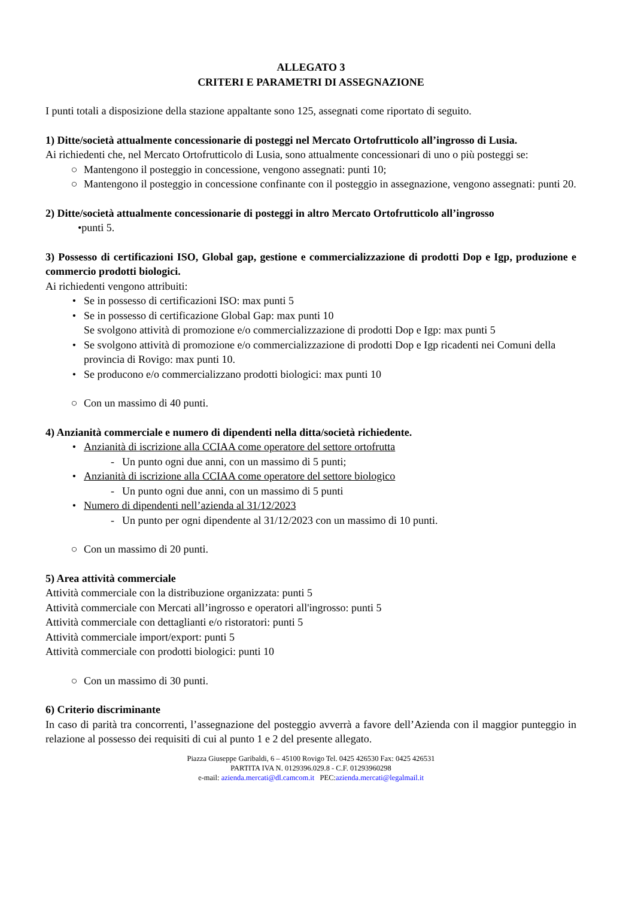ALLEGATO 3
CRITERI E PARAMETRI DI ASSEGNAZIONE
I punti totali a disposizione della stazione appaltante sono 125, assegnati come riportato di seguito.
1) Ditte/società attualmente concessionarie di posteggi nel Mercato Ortofrutticolo all’ingrosso di Lusia.
Ai richiedenti che, nel Mercato Ortofrutticolo di Lusia, sono attualmente concessionari di uno o più posteggi se:
○ Mantengono il posteggio in concessione, vengono assegnati: punti 10;
○ Mantengono il posteggio in concessione confinante con il posteggio in assegnazione, vengono assegnati: punti 20.
2) Ditte/società attualmente concessionarie di posteggi in altro Mercato Ortofrutticolo all’ingrosso
•punti 5.
3) Possesso di certificazioni ISO, Global gap, gestione e commercializzazione di prodotti Dop e Igp, produzione e commercio prodotti biologici.
Ai richiedenti vengono attribuiti:
• Se in possesso di certificazioni ISO: max punti 5
• Se in possesso di certificazione Global Gap: max punti 10
Se svolgono attività di promozione e/o commercializzazione di prodotti Dop e Igp: max punti 5
• Se svolgono attività di promozione e/o commercializzazione di prodotti Dop e Igp ricadenti nei Comuni della provincia di Rovigo: max punti 10.
• Se producono e/o commercializzano prodotti biologici: max punti 10
○ Con un massimo di 40 punti.
4) Anzianità commerciale e numero di dipendenti nella ditta/società richiedente.
• Anzianità di iscrizione alla CCIAA come operatore del settore ortofrutta
- Un punto ogni due anni, con un massimo di 5 punti;
• Anzianità di iscrizione alla CCIAA come operatore del settore biologico
- Un punto ogni due anni, con un massimo di 5 punti
• Numero di dipendenti nell’azienda al 31/12/2023
- Un punto per ogni dipendente al 31/12/2023 con un massimo di 10 punti.
○ Con un massimo di 20 punti.
5) Area attività commerciale
Attività commerciale con la distribuzione organizzata: punti 5
Attività commerciale con Mercati all’ingrosso e operatori all'ingrosso: punti 5
Attività commerciale con dettaglianti e/o ristoratori: punti 5
Attività commerciale import/export: punti 5
Attività commerciale con prodotti biologici: punti 10
○ Con un massimo di 30 punti.
6) Criterio discriminante
In caso di parità tra concorrenti, l’assegnazione del posteggio avverrà a favore dell’Azienda con il maggior punteggio in relazione al possesso dei requisiti di cui al punto 1 e 2 del presente allegato.
Piazza Giuseppe Garibaldi, 6 – 45100 Rovigo Tel. 0425 426530 Fax: 0425 426531
PARTITA IVA N. 0129396.029.8 - C.F. 01293960298
e-mail: azienda.mercati@dl.camcom.it PEC:azienda.mercati@legalmail.it